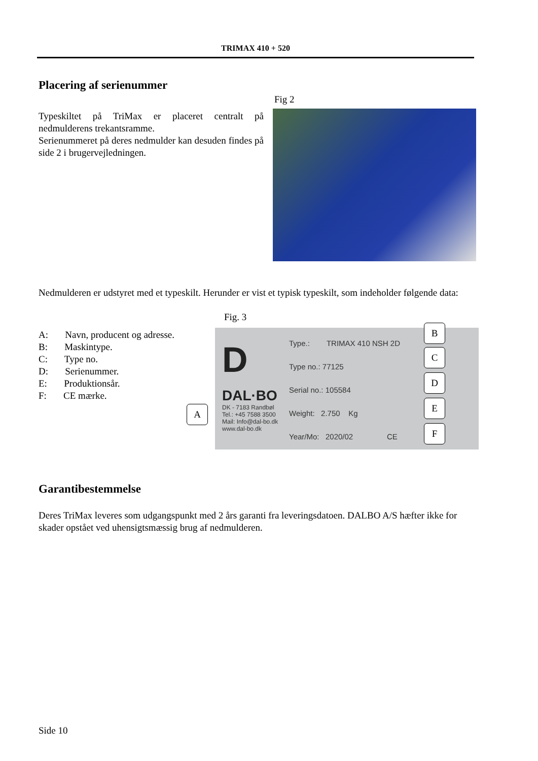TRIMAX 410 + 520
Placering af serienummer
Fig 2
Typeskiltet på TriMax er placeret centralt på nedmulderens trekantsramme.
Serienummeret på deres nedmulder kan desuden findes på side 2 i brugervejledningen.
Nedmulderen er udstyret med et typeskilt. Herunder er vist et typisk typeskilt, som indeholder følgende data:
Fig. 3
A: Navn, producent og adresse.
B: Maskintype.
C: Type no.
D: Serienummer.
E: Produktionsår.
F: CE mærke.
D
DAL·BO
DK - 7183 Randbøl
Tel.: +45 7588 3500
Mail: Info@dal-bo.dk
www.dal-bo.dk
Type.: TRIMAX 410 NSH 2D
Type no.: 77125
Serial no.: 105584
Weight: 2.750 Kg
Year/Mo: 2020/02 CE
B
C
D
E
F
A
Garantibestemmelse
Deres TriMax leveres som udgangspunkt med 2 års garanti fra leveringsdatoen. DALBO A/S hæfter ikke for skader opstået ved uhensigtsmæssig brug af nedmulderen.
Side 10